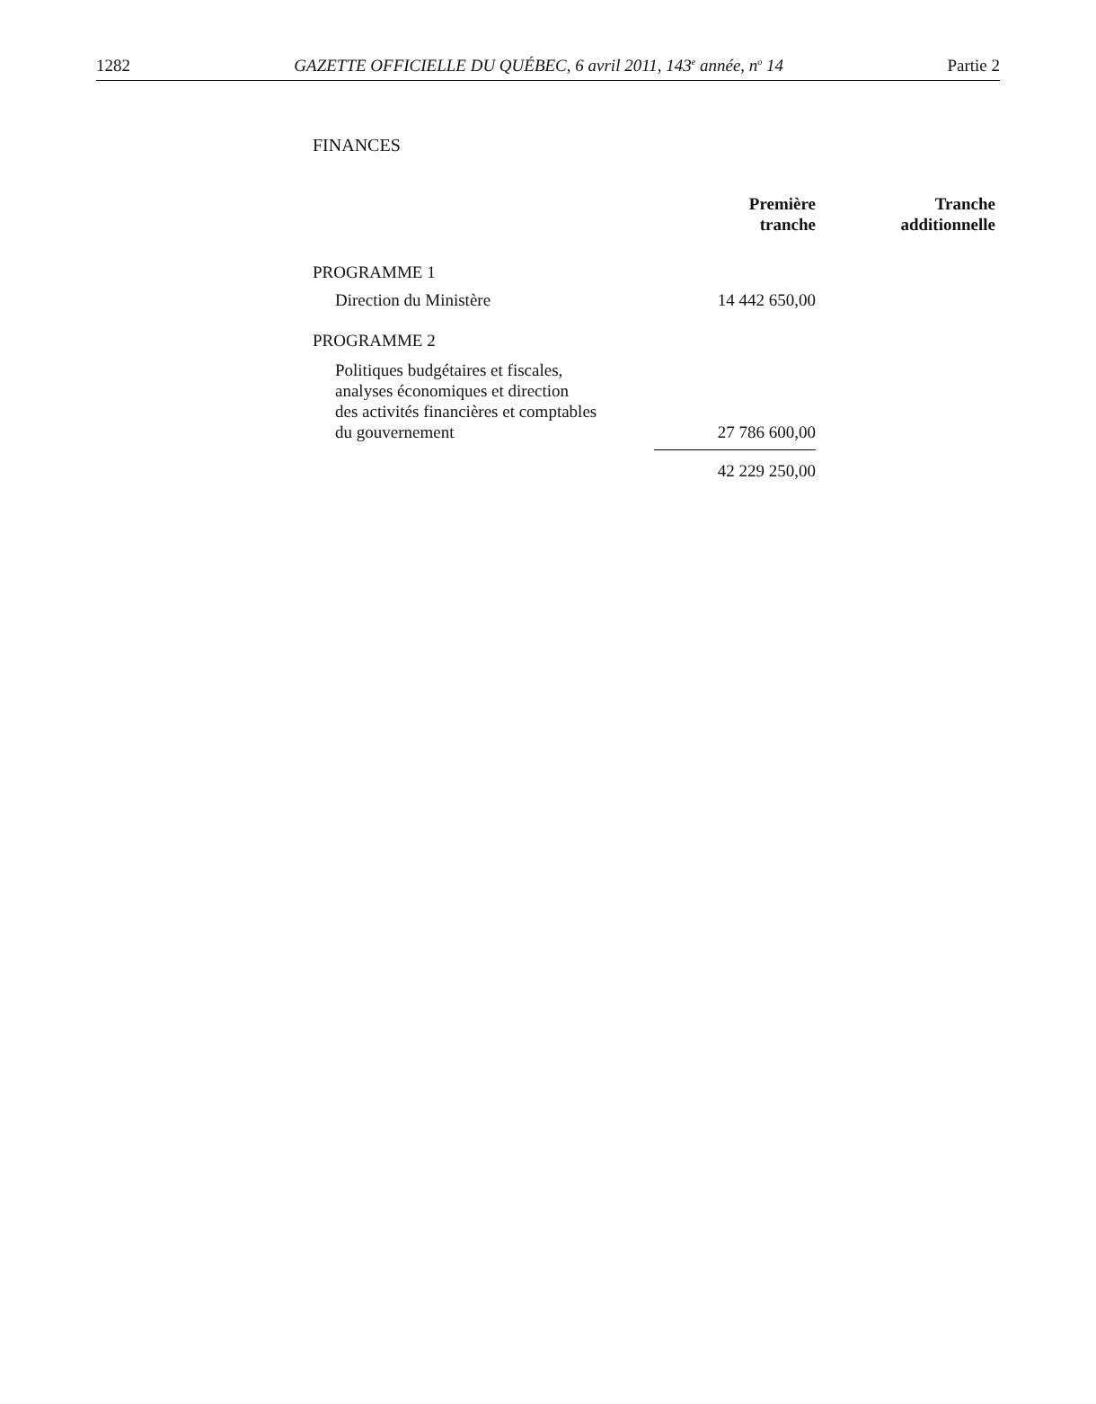1282 GAZETTE OFFICIELLE DU QUÉBEC, 6 avril 2011, 143<sup>e</sup> année, n<sup>o</sup> 14 Partie 2
FINANCES
| | Première tranche | Tranche additionnelle |
| PROGRAMME 1 | | |
| Direction du Ministère | 14 442 650,00 | |
| PROGRAMME 2 | | |
| Politiques budgétaires et fiscales, analyses économiques et direction des activités financières et comptables du gouvernement | 27 786 600,00 | |
| | 42 229 250,00 | |